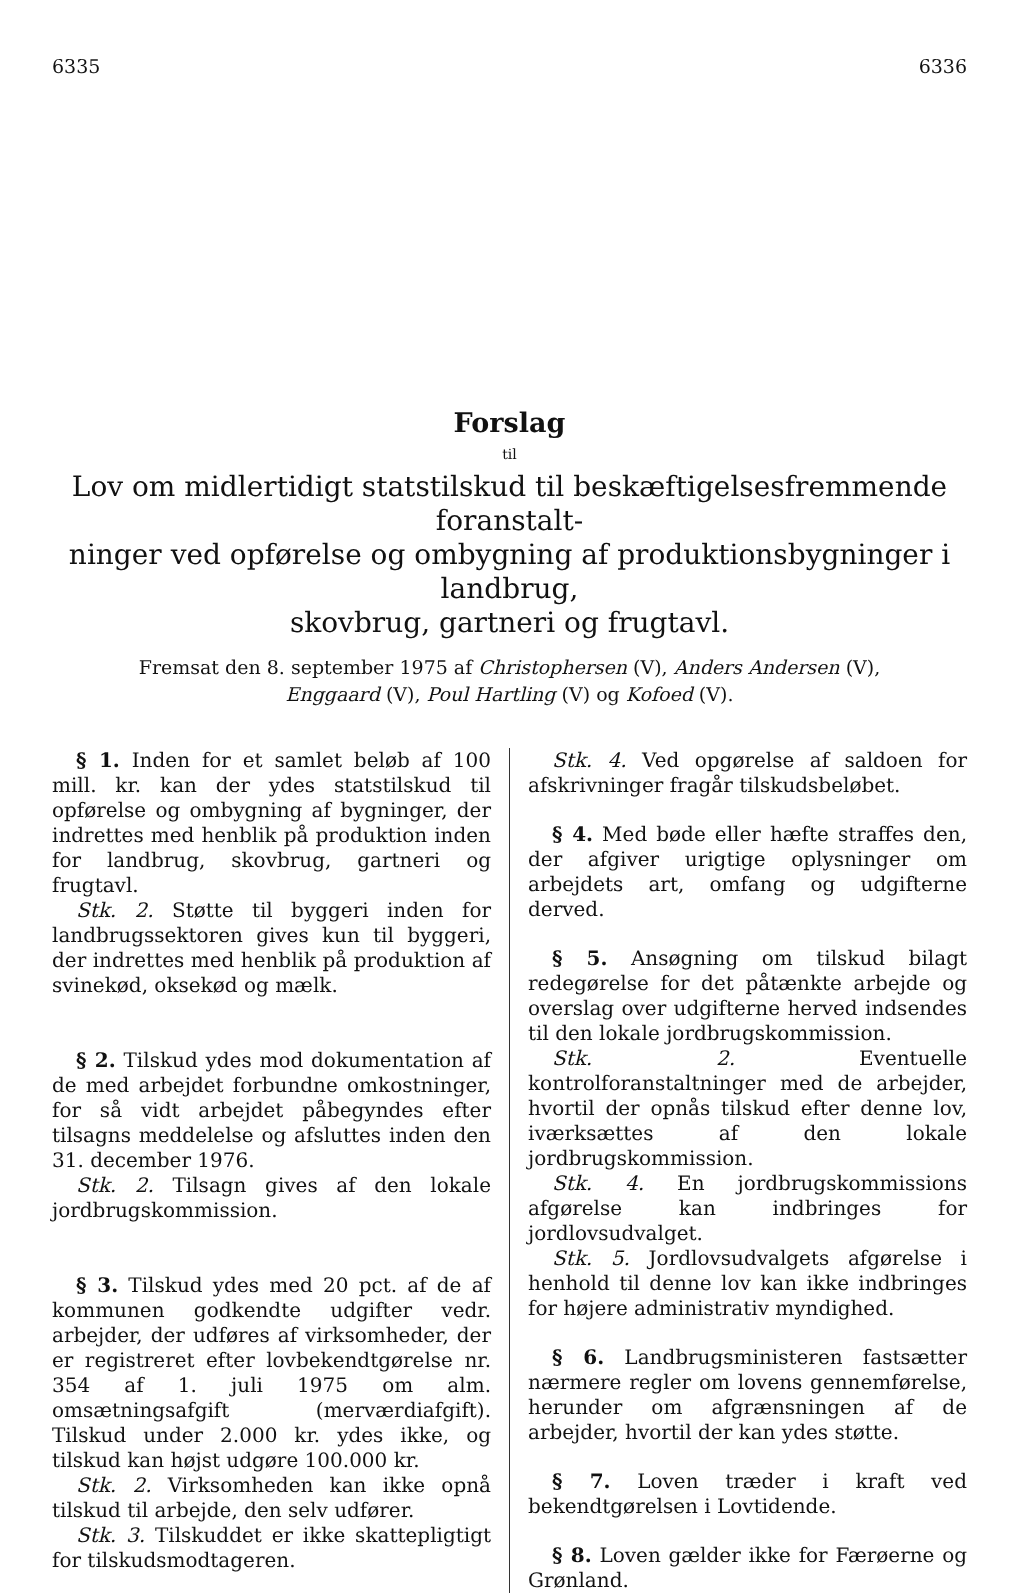6335 6336
Forslag
til
Lov om midlertidigt statstilskud til beskæftigelsesfremmende foranstalt-
ninger ved opførelse og ombygning af produktionsbygninger i landbrug,
skovbrug, gartneri og frugtavl.
Fremsat den 8. september 1975 af Christophersen (V), Anders Andersen (V),
Enggaard (V), Poul Hartling (V) og Kofoed (V).
§ 1. Inden for et samlet beløb af 100 mill. kr. kan der ydes statstilskud til opførelse og ombygning af bygninger, der indrettes med henblik på produktion inden for landbrug, skovbrug, gartneri og frugtavl.
Stk. 2. Støtte til byggeri inden for landbrugssektoren gives kun til byggeri, der indrettes med henblik på produktion af svinekød, oksekød og mælk.
§ 2. Tilskud ydes mod dokumentation af de med arbejdet forbundne omkostninger, for så vidt arbejdet påbegyndes efter tilsagns meddelelse og afsluttes inden den 31. december 1976.
Stk. 2. Tilsagn gives af den lokale jordbrugskommission.
§ 3. Tilskud ydes med 20 pct. af de af kommunen godkendte udgifter vedr. arbejder, der udføres af virksomheder, der er registreret efter lovbekendtgørelse nr. 354 af 1. juli 1975 om alm. omsætningsafgift (merværdiafgift). Tilskud under 2.000 kr. ydes ikke, og tilskud kan højst udgøre 100.000 kr.
Stk. 2. Virksomheden kan ikke opnå tilskud til arbejde, den selv udfører.
Stk. 3. Tilskuddet er ikke skattepligtigt for tilskudsmodtageren.
Stk. 4. Ved opgørelse af saldoen for afskrivninger fragår tilskudsbeløbet.
§ 4. Med bøde eller hæfte straffes den, der afgiver urigtige oplysninger om arbejdets art, omfang og udgifterne derved.
§ 5. Ansøgning om tilskud bilagt redegørelse for det påtænkte arbejde og overslag over udgifterne herved indsendes til den lokale jordbrugskommission.
Stk. 2. Eventuelle kontrolforanstaltninger med de arbejder, hvortil der opnås tilskud efter denne lov, iværksættes af den lokale jordbrugskommission.
Stk. 4. En jordbrugskommissions afgørelse kan indbringes for jordlovsudvalget.
Stk. 5. Jordlovsudvalgets afgørelse i henhold til denne lov kan ikke indbringes for højere administrativ myndighed.
§ 6. Landbrugsministeren fastsætter nærmere regler om lovens gennemførelse, herunder om afgrænsningen af de arbejder, hvortil der kan ydes støtte.
§ 7. Loven træder i kraft ved bekendtgørelsen i Lovtidende.
§ 8. Loven gælder ikke for Færøerne og Grønland.